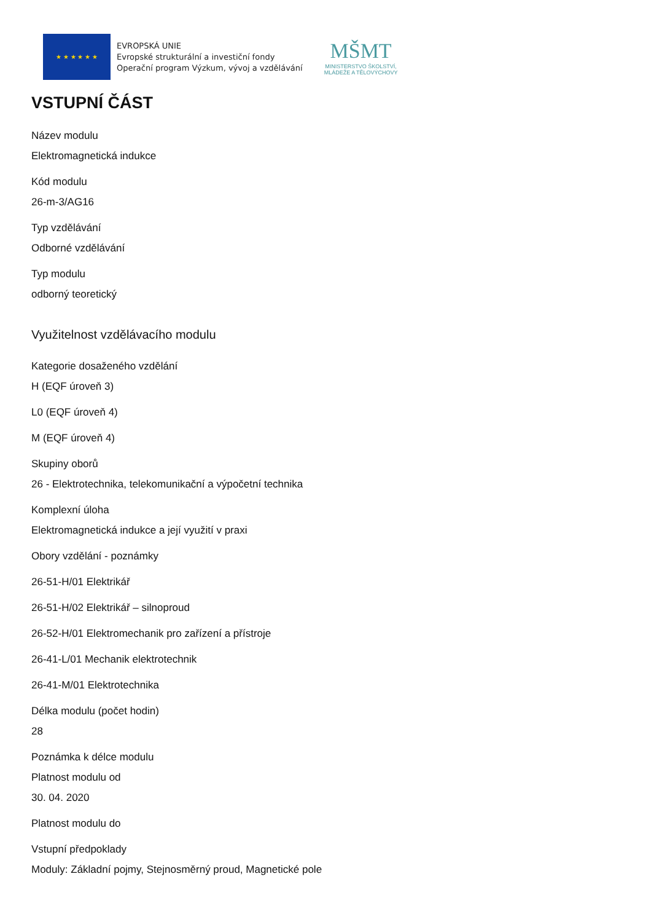★ ★ ★ ★ ★ ★
EVROPSKÁ UNIE
Evropské strukturální a investiční fondy
Operační program Výzkum, vývoj a vzdělávání
MŠMT
MINISTERSTVO ŠKOLSTVÍ,
MLÁDEŽE A TĚLOVÝCHOVY
VSTUPNÍ ČÁST
Název modulu
Elektromagnetická indukce
Kód modulu
26-m-3/AG16
Typ vzdělávání
Odborné vzdělávání
Typ modulu
odborný teoretický
Využitelnost vzdělávacího modulu
Kategorie dosaženého vzdělání
H (EQF úroveň 3)
L0 (EQF úroveň 4)
M (EQF úroveň 4)
Skupiny oborů
26 - Elektrotechnika, telekomunikační a výpočetní technika
Komplexní úloha
Elektromagnetická indukce a její využití v praxi
Obory vzdělání - poznámky
26-51-H/01 Elektrikář
26-51-H/02 Elektrikář – silnoproud
26-52-H/01 Elektromechanik pro zařízení a přístroje
26-41-L/01 Mechanik elektrotechnik
26-41-M/01 Elektrotechnika
Délka modulu (počet hodin)
28
Poznámka k délce modulu
Platnost modulu od
30. 04. 2020
Platnost modulu do
Vstupní předpoklady
Moduly: Základní pojmy, Stejnosměrný proud, Magnetické pole